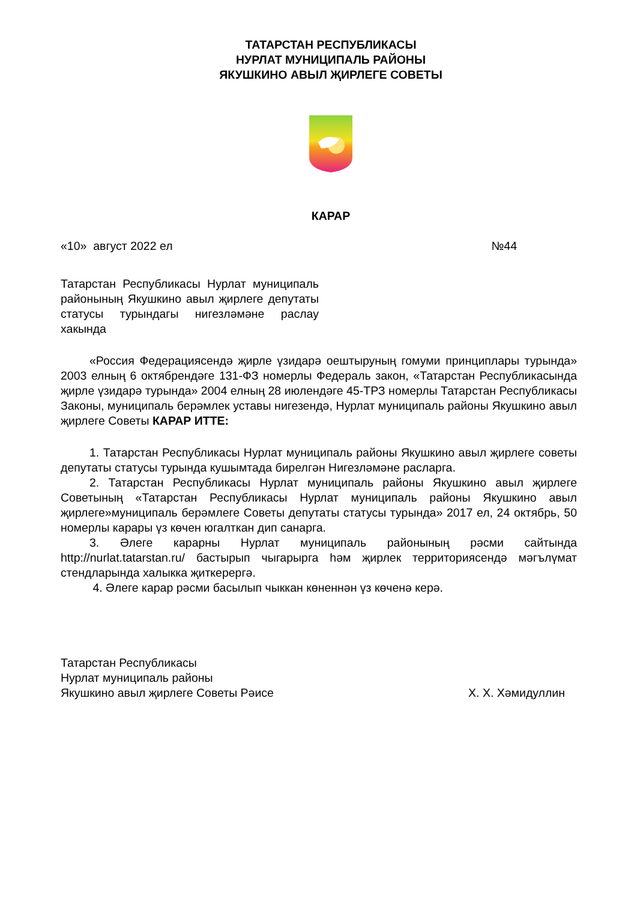ТАТАРСТАН РЕСПУБЛИКАСЫ
НУРЛАТ МУНИЦИПАЛЬ РАЙОНЫ
ЯКУШКИНО АВЫЛ ҖИРЛЕГЕ СОВЕТЫ
КАРАР
«10» август 2022 ел №44
Татарстан Республикасы Нурлат муниципаль районының Якушкино авыл җирлеге депутаты статусы турындагы нигезләмәне раслау хакында
«Россия Федерациясендә җирле үзидарә оештыруның гомуми принциплары турында» 2003 елның 6 октябрендәге 131-ФЗ номерлы Федераль закон, «Татарстан Республикасында җирле үзидарә турында» 2004 елның 28 июлендәге 45-ТРЗ номерлы Татарстан Республикасы Законы, муниципаль берәмлек уставы нигезендә, Нурлат муниципаль районы Якушкино авыл җирлеге Советы КАРАР ИТТЕ:
1. Татарстан Республикасы Нурлат муниципаль районы Якушкино авыл җирлеге советы депутаты статусы турында кушымтада бирелгән Нигезләмәне расларга.
2. Татарстан Республикасы Нурлат муниципаль районы Якушкино авыл җирлеге Советының «Татарстан Республикасы Нурлат муниципаль районы Якушкино авыл җирлеге»муниципаль берәмлеге Советы депутаты статусы турында» 2017 ел, 24 октябрь, 50 номерлы карары үз көчен югалткан дип санарга.
3. Әлеге карарны Нурлат муниципаль районының рәсми сайтында http://nurlat.tatarstan.ru/ бастырып чыгарырга һәм җирлек территориясендә мәгълүмат стендларында халыкка җиткерергә.
4. Әлеге карар рәсми басылып чыккан көненнән үз көченә керә.
Татарстан Республикасы
Нурлат муниципаль районы
Якушкино авыл җирлеге Советы Рәисе
Х. Х. Хәмидуллин